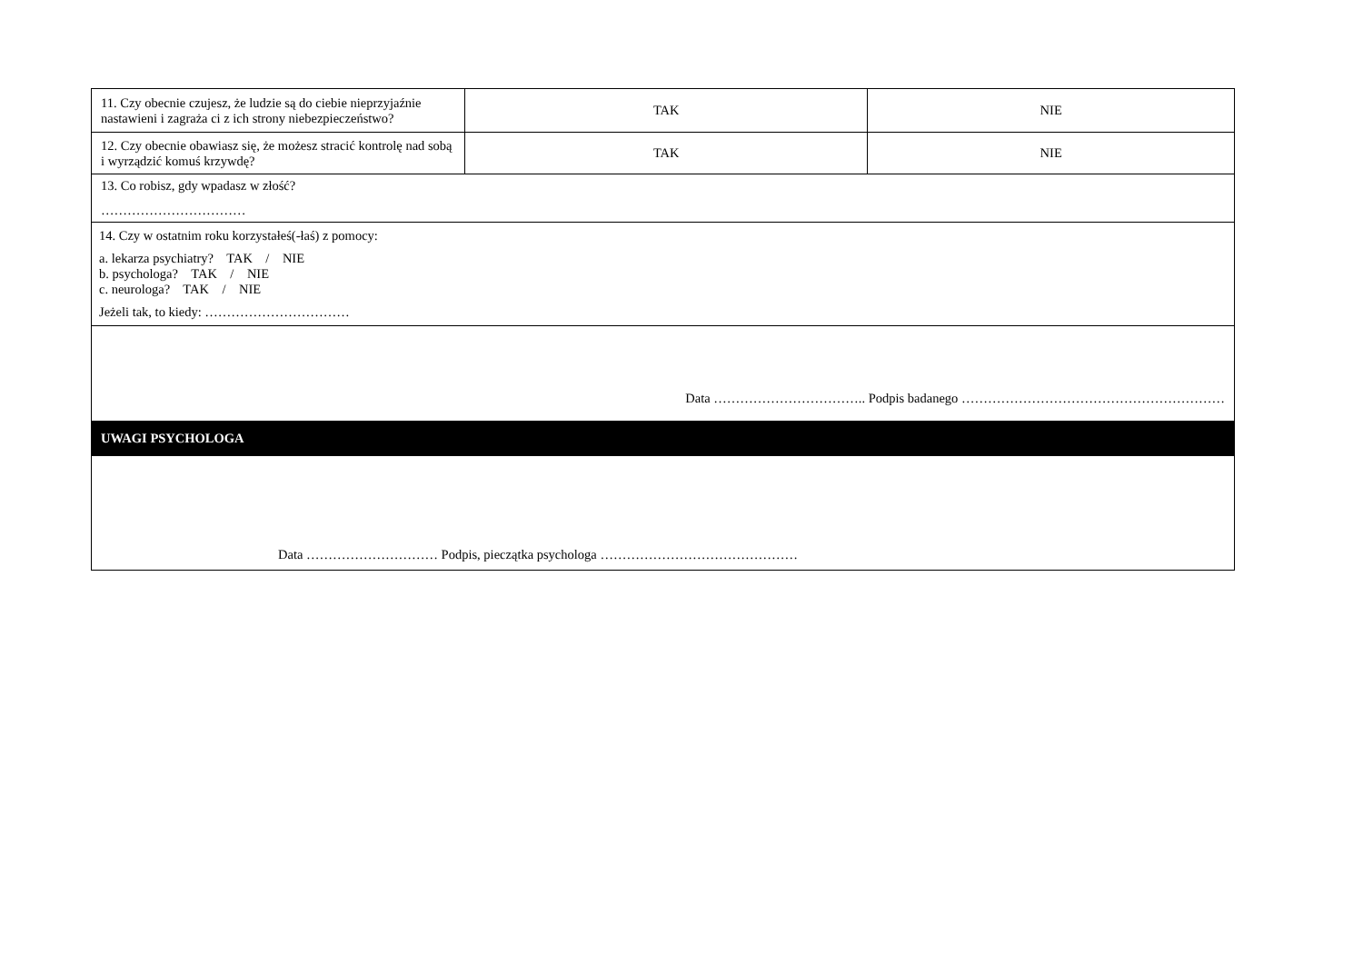| 11. Czy obecnie czujesz, że ludzie są do ciebie nieprzyjaźnie nastawieni i zagraża ci z ich strony niebezpieczeństwo? | TAK | NIE |
| 12. Czy obecnie obawiasz się, że możesz stracić kontrolę nad sobą i wyrządzić komuś krzywdę? | TAK | NIE |
| 13. Co robisz, gdy wpadasz w złość? …………………………… | | |
| 14. Czy w ostatnim roku korzystałeś(-łaś) z pomocy: a. lekarza psychiatry? TAK / NIE b. psychologa? TAK / NIE c. neurologa? TAK / NIE Jeżeli tak, to kiedy: …………………………… | | |
| Data …………………………….. Podpis badanego …………………………………………………… | | |
| UWAGI PSYCHOLOGA | | |
| Data ………………………… Podpis, pieczątka psychologa ……………………………………… | | |